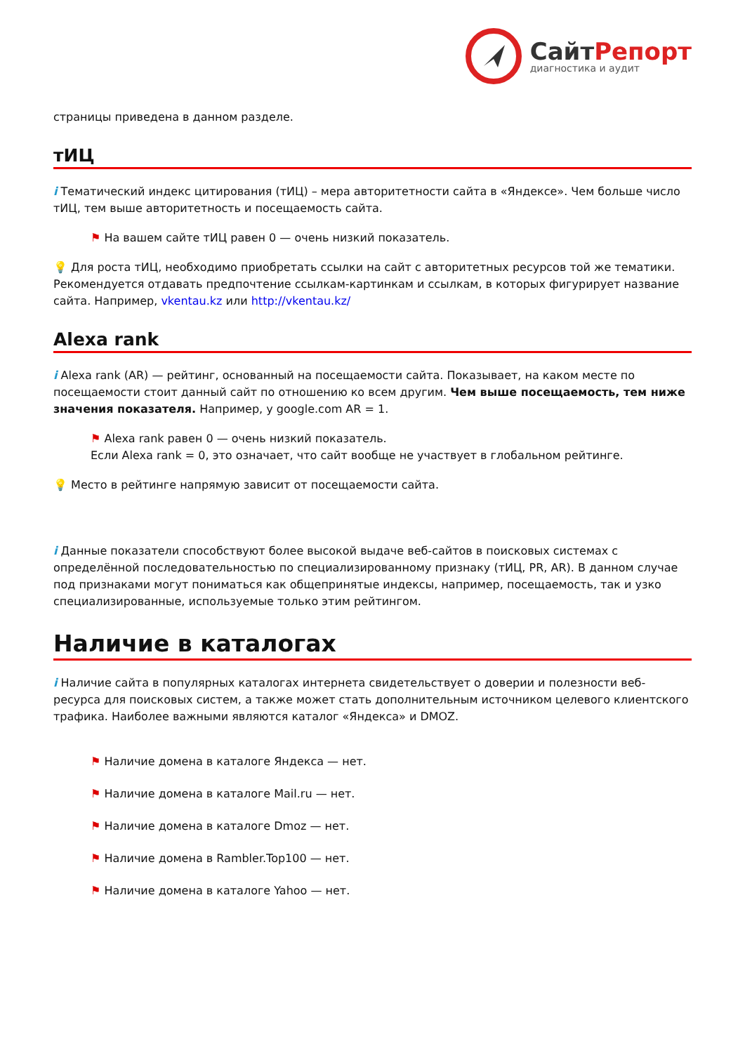СайтРепорт
диагностика и аудит
страницы приведена в данном разделе.
тИЦ
i Тематический индекс цитирования (тИЦ) – мера авторитетности сайта в «Яндексе». Чем больше число тИЦ, тем выше авторитетность и посещаемость сайта.
⚑ На вашем сайте тИЦ равен 0 — очень низкий показатель.
💡 Для роста тИЦ, необходимо приобретать ссылки на сайт с авторитетных ресурсов той же тематики. Рекомендуется отдавать предпочтение ссылкам-картинкам и ссылкам, в которых фигурирует название сайта. Например, vkentau.kz или http://vkentau.kz/
Alexa rank
i Alexa rank (AR) — рейтинг, основанный на посещаемости сайта. Показывает, на каком месте по посещаемости стоит данный сайт по отношению ко всем другим. Чем выше посещаемость, тем ниже значения показателя. Например, у google.com AR = 1.
⚑ Alexa rank равен 0 — очень низкий показатель.
Если Alexa rank = 0, это означает, что сайт вообще не участвует в глобальном рейтинге.
💡 Место в рейтинге напрямую зависит от посещаемости сайта.
i Данные показатели способствуют более высокой выдаче веб-сайтов в поисковых системах с определённой последовательностью по специализированному признаку (тИЦ, PR, AR). В данном случае под признаками могут пониматься как общепринятые индексы, например, посещаемость, так и узко специализированные, используемые только этим рейтингом.
Наличие в каталогах
i Наличие сайта в популярных каталогах интернета свидетельствует о доверии и полезности веб-ресурса для поисковых систем, а также может стать дополнительным источником целевого клиентского трафика. Наиболее важными являются каталог «Яндекса» и DMOZ.
⚑ Наличие домена в каталоге Яндекса — нет.
⚑ Наличие домена в каталоге Mail.ru — нет.
⚑ Наличие домена в каталоге Dmoz — нет.
⚑ Наличие домена в Rambler.Top100 — нет.
⚑ Наличие домена в каталоге Yahoo — нет.